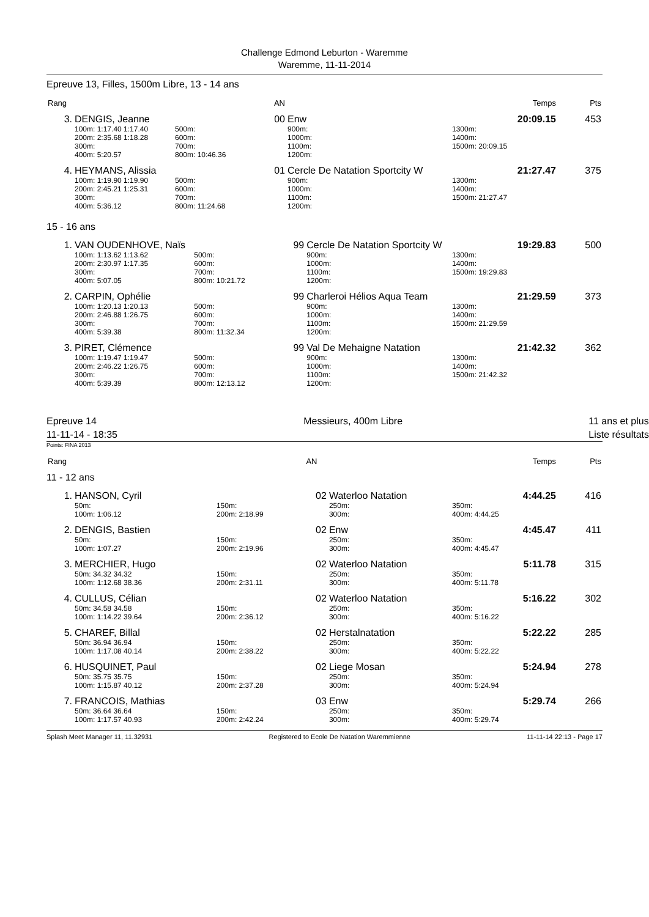Challenge Edmond Leburton - Waremme
Waremme, 11-11-2014
Epreuve 13, Filles, 1500m Libre, 13 - 14 ans
| Rang | | AN | | Temps | Pts |
| 3. | DENGIS, Jeanne | 00 | Enw | 20:09.15 | 453 |
| | 100m: 1:17.40 1:17.40 200m: 2:35.68 1:18.28 300m: 400m: 5:20.57 | 500m: 600m: 700m: 800m: 10:46.36 | 900m: 1000m: 1100m: 1200m: | 1300m: 1400m: 1500m: 20:09.15 | |
| 4. | HEYMANS, Alissia | 01 | Cercle De Natation Sportcity W | 21:27.47 | 375 |
| | 100m: 1:19.90 1:19.90 200m: 2:45.21 1:25.31 300m: 400m: 5:36.12 | 500m: 600m: 700m: 800m: 11:24.68 | 900m: 1000m: 1100m: 1200m: | 1300m: 1400m: 1500m: 21:27.47 | |
15 - 16 ans
| 1. | VAN OUDENHOVE, Naïs | 99 | Cercle De Natation Sportcity W | 19:29.83 | 500 |
| | 100m: 1:13.62 1:13.62 200m: 2:30.97 1:17.35 300m: 400m: 5:07.05 | 500m: 600m: 700m: 800m: 10:21.72 | 900m: 1000m: 1100m: 1200m: | 1300m: 1400m: 1500m: 19:29.83 | |
| 2. | CARPIN, Ophélie | 99 | Charleroi Hélios Aqua Team | 21:29.59 | 373 |
| | 100m: 1:20.13 1:20.13 200m: 2:46.88 1:26.75 300m: 400m: 5:39.38 | 500m: 600m: 700m: 800m: 11:32.34 | 900m: 1000m: 1100m: 1200m: | 1300m: 1400m: 1500m: 21:29.59 | |
| 3. | PIRET, Clémence | 99 | Val De Mehaigne Natation | 21:42.32 | 362 |
| | 100m: 1:19.47 1:19.47 200m: 2:46.22 1:26.75 300m: 400m: 5:39.39 | 500m: 600m: 700m: 800m: 12:13.12 | 900m: 1000m: 1100m: 1200m: | 1300m: 1400m: 1500m: 21:42.32 | |
Epreuve 14
11-11-14 - 18:35
Messieurs, 400m Libre 11 ans et plus
Liste résultats
Points: FINA 2013
| Rang | | AN | | Temps | Pts |
11 - 12 ans
| 1. | HANSON, Cyril | 02 | Waterloo Natation | 4:44.25 | 416 |
| | 50m: 100m: 1:06.12 | 150m: 200m: 2:18.99 | 250m: 300m: | 350m: 400m: 4:44.25 | |
| 2. | DENGIS, Bastien | 02 | Enw | 4:45.47 | 411 |
| | 50m: 100m: 1:07.27 | 150m: 200m: 2:19.96 | 250m: 300m: | 350m: 400m: 4:45.47 | |
| 3. | MERCHIER, Hugo | 02 | Waterloo Natation | 5:11.78 | 315 |
| | 50m: 34.32 34.32 100m: 1:12.68 38.36 | 150m: 200m: 2:31.11 | 250m: 300m: | 350m: 400m: 5:11.78 | |
| 4. | CULLUS, Célian | 02 | Waterloo Natation | 5:16.22 | 302 |
| | 50m: 34.58 34.58 100m: 1:14.22 39.64 | 150m: 200m: 2:36.12 | 250m: 300m: | 350m: 400m: 5:16.22 | |
| 5. | CHAREF, Billal | 02 | Herstalnatation | 5:22.22 | 285 |
| | 50m: 36.94 36.94 100m: 1:17.08 40.14 | 150m: 200m: 2:38.22 | 250m: 300m: | 350m: 400m: 5:22.22 | |
| 6. | HUSQUINET, Paul | 02 | Liege Mosan | 5:24.94 | 278 |
| | 50m: 35.75 35.75 100m: 1:15.87 40.12 | 150m: 200m: 2:37.28 | 250m: 300m: | 350m: 400m: 5:24.94 | |
| 7. | FRANCOIS, Mathias | 03 | Enw | 5:29.74 | 266 |
| | 50m: 36.64 36.64 100m: 1:17.57 40.93 | 150m: 200m: 2:42.24 | 250m: 300m: | 350m: 400m: 5:29.74 | |
Splash Meet Manager 11, 11.32931 Registered to Ecole De Natation Waremmienne 11-11-14 22:13 - Page 17